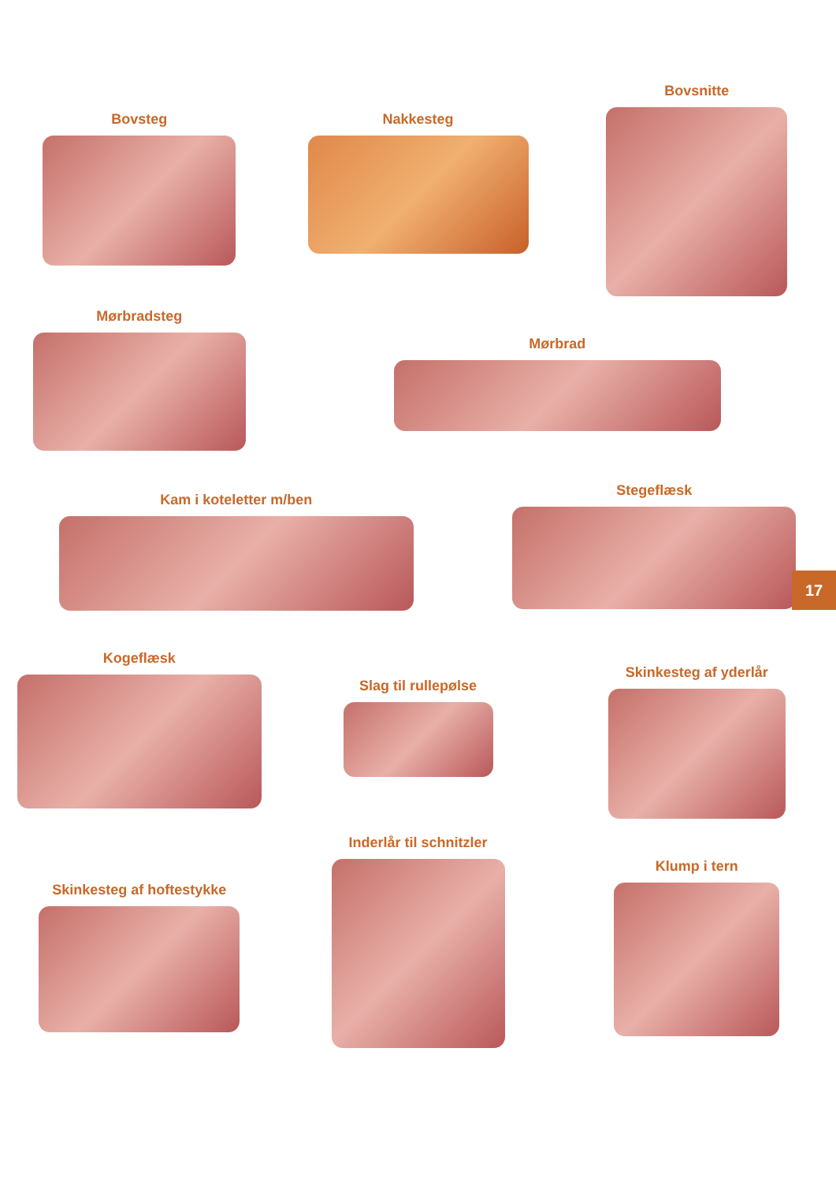Bovsteg Nakkesteg
Bovsnitte
Mørbradsteg
Mørbrad
Kam i koteletter m/ben
Stegeflæsk
Kogeflæsk
Slag til rullepølse
Skinkesteg af yderlår
Skinkesteg af hoftestykke
Inderlår til schnitzler
Klump i tern
17